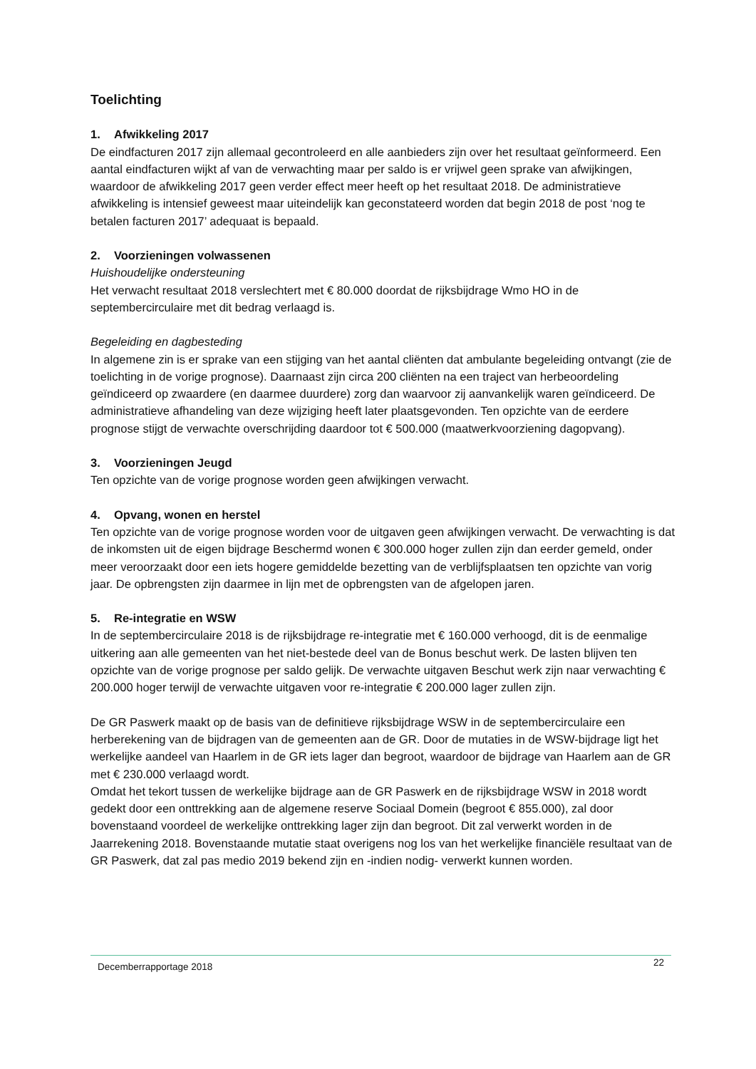Toelichting
1. Afwikkeling 2017
De eindfacturen 2017 zijn allemaal gecontroleerd en alle aanbieders zijn over het resultaat geïnformeerd. Een aantal eindfacturen wijkt af van de verwachting maar per saldo is er vrijwel geen sprake van afwijkingen, waardoor de afwikkeling 2017 geen verder effect meer heeft op het resultaat 2018. De administratieve afwikkeling is intensief geweest maar uiteindelijk kan geconstateerd worden dat begin 2018 de post ‘nog te betalen facturen 2017’ adequaat is bepaald.
2. Voorzieningen volwassenen
Huishoudelijke ondersteuning
Het verwacht resultaat 2018 verslechtert met € 80.000 doordat de rijksbijdrage Wmo HO in de septembercirculaire met dit bedrag verlaagd is.
Begeleiding en dagbesteding
In algemene zin is er sprake van een stijging van het aantal cliënten dat ambulante begeleiding ontvangt (zie de toelichting in de vorige prognose). Daarnaast zijn circa 200 cliënten na een traject van herbeoordeling geïndiceerd op zwaardere (en daarmee duurdere) zorg dan waarvoor zij aanvankelijk waren geïndiceerd. De administratieve afhandeling van deze wijziging heeft later plaatsgevonden. Ten opzichte van de eerdere prognose stijgt de verwachte overschrijding daardoor tot € 500.000 (maatwerkvoorziening dagopvang).
3. Voorzieningen Jeugd
Ten opzichte van de vorige prognose worden geen afwijkingen verwacht.
4. Opvang, wonen en herstel
Ten opzichte van de vorige prognose worden voor de uitgaven geen afwijkingen verwacht. De verwachting is dat de inkomsten uit de eigen bijdrage Beschermd wonen € 300.000 hoger zullen zijn dan eerder gemeld, onder meer veroorzaakt door een iets hogere gemiddelde bezetting van de verblijfsplaatsen ten opzichte van vorig jaar. De opbrengsten zijn daarmee in lijn met de opbrengsten van de afgelopen jaren.
5. Re-integratie en WSW
In de septembercirculaire 2018 is de rijksbijdrage re-integratie met € 160.000 verhoogd, dit is de eenmalige uitkering aan alle gemeenten van het niet-bestede deel van de Bonus beschut werk. De lasten blijven ten opzichte van de vorige prognose per saldo gelijk. De verwachte uitgaven Beschut werk zijn naar verwachting € 200.000 hoger terwijl de verwachte uitgaven voor re-integratie € 200.000 lager zullen zijn.
De GR Paswerk maakt op de basis van de definitieve rijksbijdrage WSW in de septembercirculaire een herberekening van de bijdragen van de gemeenten aan de GR. Door de mutaties in de WSW-bijdrage ligt het werkelijke aandeel van Haarlem in de GR iets lager dan begroot, waardoor de bijdrage van Haarlem aan de GR met € 230.000 verlaagd wordt.
Omdat het tekort tussen de werkelijke bijdrage aan de GR Paswerk en de rijksbijdrage WSW in 2018 wordt gedekt door een onttrekking aan de algemene reserve Sociaal Domein (begroot € 855.000), zal door bovenstaand voordeel de werkelijke onttrekking lager zijn dan begroot. Dit zal verwerkt worden in de Jaarrekening 2018. Bovenstaande mutatie staat overigens nog los van het werkelijke financiële resultaat van de GR Paswerk, dat zal pas medio 2019 bekend zijn en -indien nodig- verwerkt kunnen worden.
Decemberrapportage 2018 22